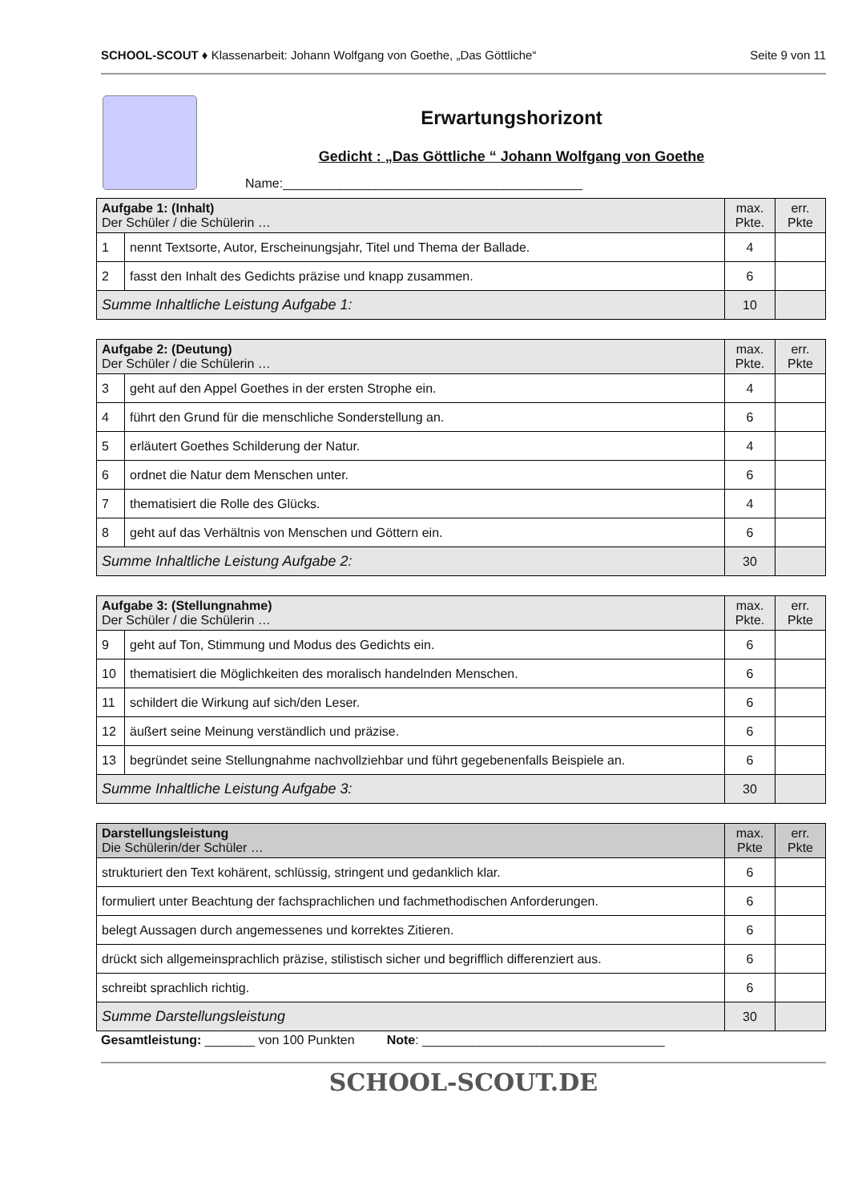SCHOOL-SCOUT ♦ Klassenarbeit: Johann Wolfgang von Goethe, „Das Göttliche“Seite 9 von 11
Erwartungshorizont
Gedicht : „Das Göttliche “ Johann Wolfgang von Goethe
Name:__________________________________________
| Aufgabe 1: (Inhalt) Der Schüler / die Schülerin … | | max. Pkte. | err. Pkte |
| --- | --- | --- | --- |
| 1 | nennt Textsorte, Autor, Erscheinungsjahr, Titel und Thema der Ballade. | 4 | |
| 2 | fasst den Inhalt des Gedichts präzise und knapp zusammen. | 6 | |
| Summe Inhaltliche Leistung Aufgabe 1: | | 10 | |
| Aufgabe 2: (Deutung) Der Schüler / die Schülerin … | | max. Pkte. | err. Pkte |
| --- | --- | --- | --- |
| 3 | geht auf den Appel Goethes in der ersten Strophe ein. | 4 | |
| 4 | führt den Grund für die menschliche Sonderstellung an. | 6 | |
| 5 | erläutert Goethes Schilderung der Natur. | 4 | |
| 6 | ordnet die Natur dem Menschen unter. | 6 | |
| 7 | thematisiert die Rolle des Glücks. | 4 | |
| 8 | geht auf das Verhältnis von Menschen und Göttern ein. | 6 | |
| Summe Inhaltliche Leistung Aufgabe 2: | | 30 | |
| Aufgabe 3: (Stellungnahme) Der Schüler / die Schülerin … | | max. Pkte. | err. Pkte |
| --- | --- | --- | --- |
| 9 | geht auf Ton, Stimmung und Modus des Gedichts ein. | 6 | |
| 10 | thematisiert die Möglichkeiten des moralisch handelnden Menschen. | 6 | |
| 11 | schildert die Wirkung auf sich/den Leser. | 6 | |
| 12 | äußert seine Meinung verständlich und präzise. | 6 | |
| 13 | begründet seine Stellungnahme nachvollziehbar und führt gegebenenfalls Beispiele an. | 6 | |
| Summe Inhaltliche Leistung Aufgabe 3: | | 30 | |
| Darstellungsleistung Die Schülerin/der Schüler … | max. Pkte | err. Pkte |
| --- | --- | --- |
| strukturiert den Text kohärent, schlüssig, stringent und gedanklich klar. | 6 | |
| formuliert unter Beachtung der fachsprachlichen und fachmethodischen Anforderungen. | 6 | |
| belegt Aussagen durch angemessenes und korrektes Zitieren. | 6 | |
| drückt sich allgemeinsprachlich präzise, stilistisch sicher und begrifflich differenziert aus. | 6 | |
| schreibt sprachlich richtig. | 6 | |
| Summe Darstellungsleistung | 30 | |
Gesamtleistung: _______ von 100 Punkten Note: __________________________________
SCHOOL-SCOUT.DE